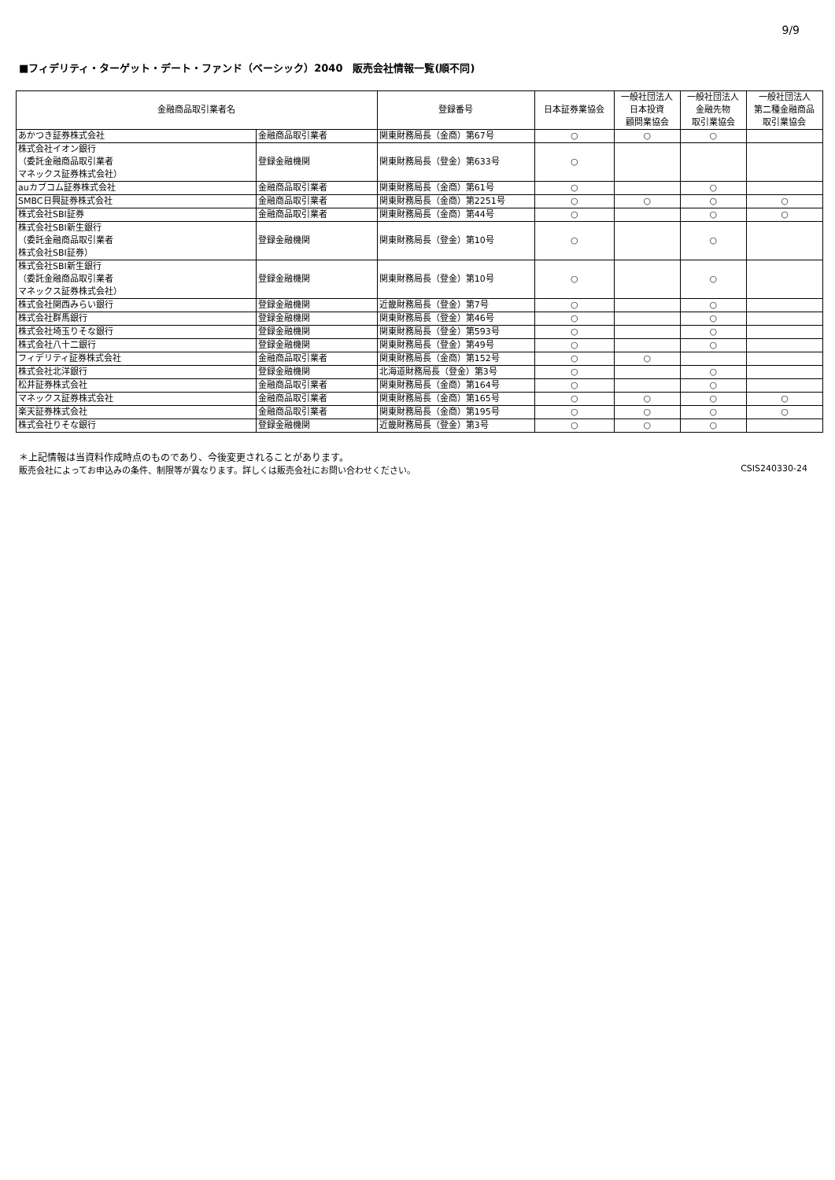9/9
■フィデリティ・ターゲット・デート・ファンド（ベーシック）2040　販売会社情報一覧(順不同)
| 金融商品取引業者名 | | 登録番号 | 日本証券業協会 | 一般社団法人 日本投資 顧問業協会 | 一般社団法人 金融先物 取引業協会 | 一般社団法人 第二種金融商品 取引業協会 |
| --- | --- | --- | --- | --- | --- | --- |
| あかつき証券株式会社 | 金融商品取引業者 | 関東財務局長（金商）第67号 | ○ | ○ | ○ | |
| 株式会社イオン銀行 （委託金融商品取引業者 マネックス証券株式会社） | 登録金融機関 | 関東財務局長（登金）第633号 | ○ | | | |
| auカブコム証券株式会社 | 金融商品取引業者 | 関東財務局長（金商）第61号 | ○ | | ○ | |
| SMBC日興証券株式会社 | 金融商品取引業者 | 関東財務局長（金商）第2251号 | ○ | ○ | ○ | ○ |
| 株式会社SBI証券 | 金融商品取引業者 | 関東財務局長（金商）第44号 | ○ | | ○ | ○ |
| 株式会社SBI新生銀行 （委託金融商品取引業者 株式会社SBI証券） | 登録金融機関 | 関東財務局長（登金）第10号 | ○ | | ○ | |
| 株式会社SBI新生銀行 （委託金融商品取引業者 マネックス証券株式会社） | 登録金融機関 | 関東財務局長（登金）第10号 | ○ | | ○ | |
| 株式会社関西みらい銀行 | 登録金融機関 | 近畿財務局長（登金）第7号 | ○ | | ○ | |
| 株式会社群馬銀行 | 登録金融機関 | 関東財務局長（登金）第46号 | ○ | | ○ | |
| 株式会社埼玉りそな銀行 | 登録金融機関 | 関東財務局長（登金）第593号 | ○ | | ○ | |
| 株式会社八十二銀行 | 登録金融機関 | 関東財務局長（登金）第49号 | ○ | | ○ | |
| フィデリティ証券株式会社 | 金融商品取引業者 | 関東財務局長（金商）第152号 | ○ | ○ | | |
| 株式会社北洋銀行 | 登録金融機関 | 北海道財務局長（登金）第3号 | ○ | | ○ | |
| 松井証券株式会社 | 金融商品取引業者 | 関東財務局長（金商）第164号 | ○ | | ○ | |
| マネックス証券株式会社 | 金融商品取引業者 | 関東財務局長（金商）第165号 | ○ | ○ | ○ | ○ |
| 楽天証券株式会社 | 金融商品取引業者 | 関東財務局長（金商）第195号 | ○ | ○ | ○ | ○ |
| 株式会社りそな銀行 | 登録金融機関 | 近畿財務局長（登金）第3号 | ○ | ○ | ○ | |
＊上記情報は当資料作成時点のものであり、今後変更されることがあります。
販売会社によってお申込みの条件、制限等が異なります。詳しくは販売会社にお問い合わせください。 CSIS240330-24